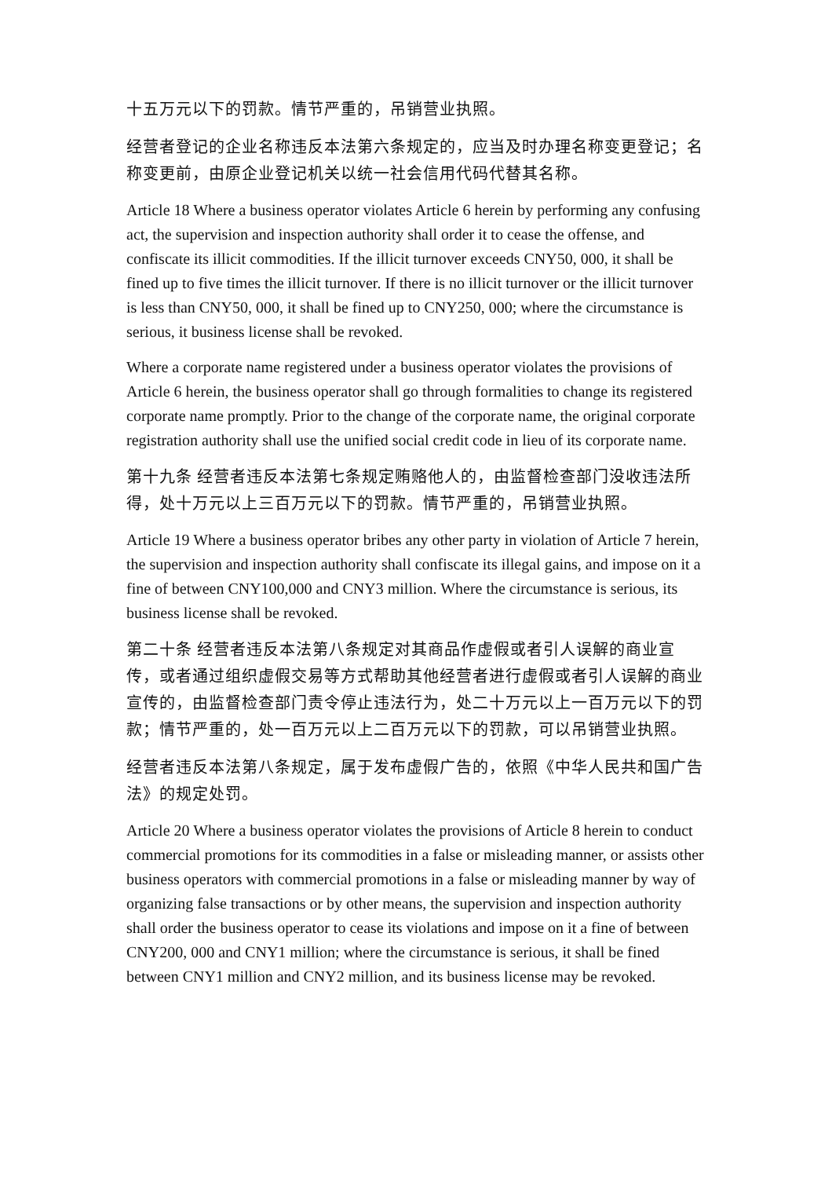十五万元以下的罚款。情节严重的，吊销营业执照。
经营者登记的企业名称违反本法第六条规定的，应当及时办理名称变更登记；名称变更前，由原企业登记机关以统一社会信用代码代替其名称。
Article 18 Where a business operator violates Article 6 herein by performing any confusing act, the supervision and inspection authority shall order it to cease the offense, and confiscate its illicit commodities. If the illicit turnover exceeds CNY50, 000, it shall be fined up to five times the illicit turnover. If there is no illicit turnover or the illicit turnover is less than CNY50, 000, it shall be fined up to CNY250, 000; where the circumstance is serious, it business license shall be revoked.
Where a corporate name registered under a business operator violates the provisions of Article 6 herein, the business operator shall go through formalities to change its registered corporate name promptly. Prior to the change of the corporate name, the original corporate registration authority shall use the unified social credit code in lieu of its corporate name.
第十九条 经营者违反本法第七条规定贿赂他人的，由监督检查部门没收违法所得，处十万元以上三百万元以下的罚款。情节严重的，吊销营业执照。
Article 19 Where a business operator bribes any other party in violation of Article 7 herein, the supervision and inspection authority shall confiscate its illegal gains, and impose on it a fine of between CNY100,000 and CNY3 million. Where the circumstance is serious, its business license shall be revoked.
第二十条 经营者违反本法第八条规定对其商品作虚假或者引人误解的商业宣传，或者通过组织虚假交易等方式帮助其他经营者进行虚假或者引人误解的商业宣传的，由监督检查部门责令停止违法行为，处二十万元以上一百万元以下的罚款；情节严重的，处一百万元以上二百万元以下的罚款，可以吊销营业执照。
经营者违反本法第八条规定，属于发布虚假广告的，依照《中华人民共和国广告法》的规定处罚。
Article 20 Where a business operator violates the provisions of Article 8 herein to conduct commercial promotions for its commodities in a false or misleading manner, or assists other business operators with commercial promotions in a false or misleading manner by way of organizing false transactions or by other means, the supervision and inspection authority shall order the business operator to cease its violations and impose on it a fine of between CNY200, 000 and CNY1 million; where the circumstance is serious, it shall be fined between CNY1 million and CNY2 million, and its business license may be revoked.